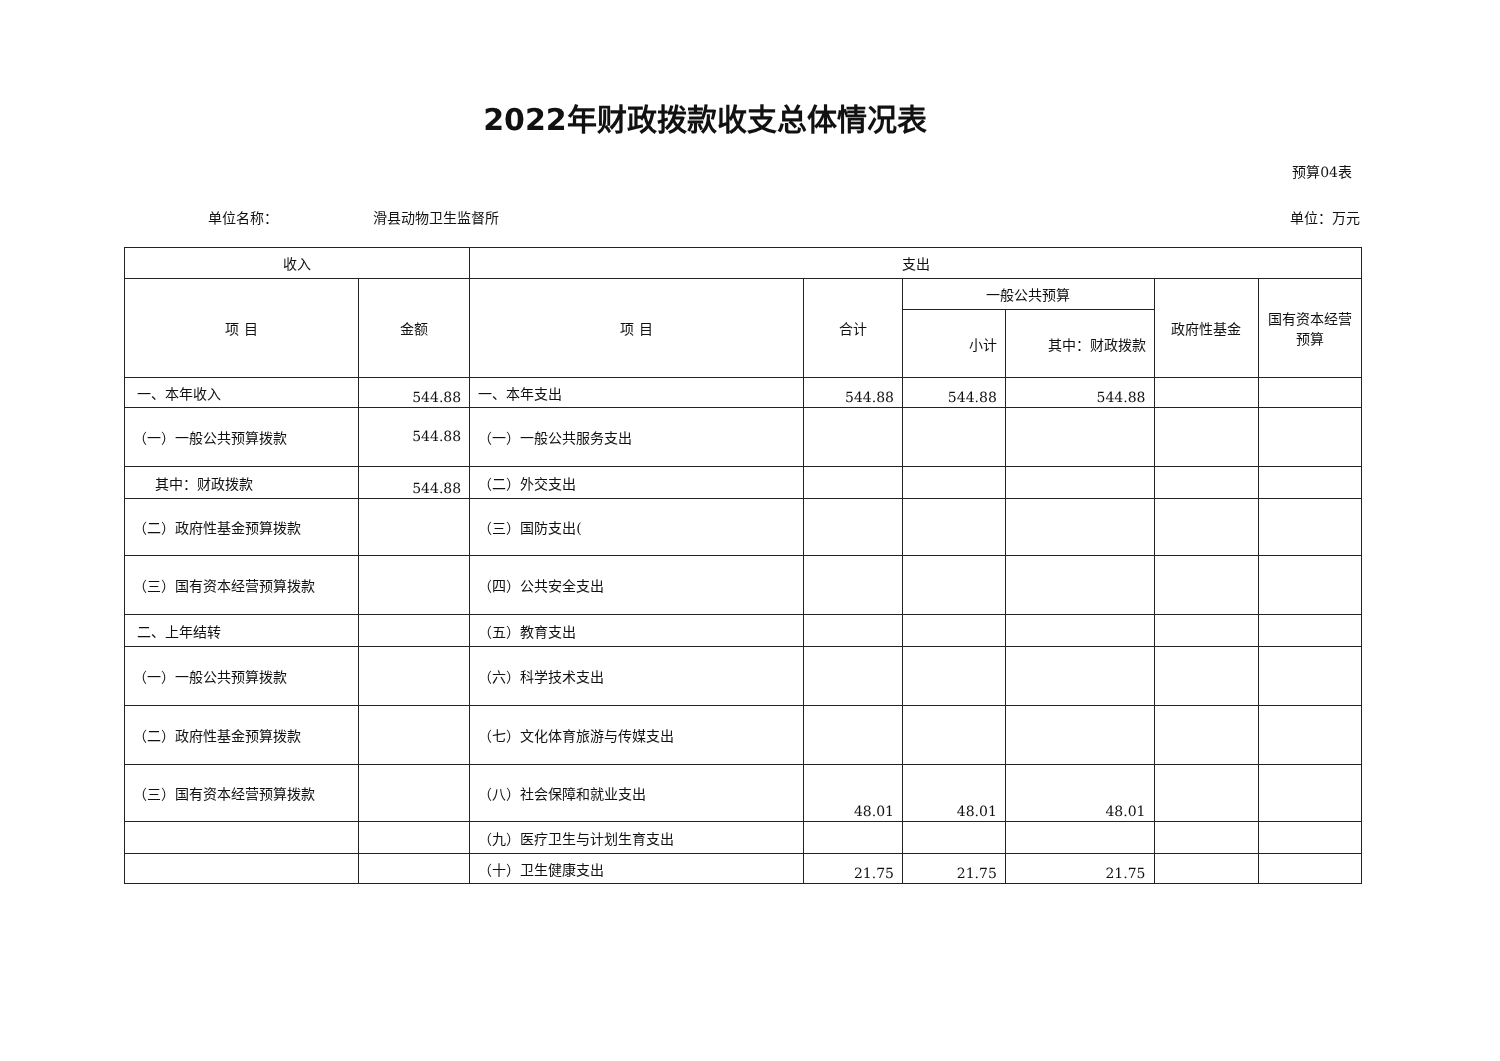2022年财政拨款收支总体情况表
预算04表
单位名称： 滑县动物卫生监督所 单位：万元
| 收入 | | 支出 | | | | | |
| --- | --- | --- | --- | --- | --- | --- | --- |
| 项 目 | 金额 | 项 目 | 合计 | 一般公共预算 | | 政府性基金 | 国有资本经营预算 |
| | | | | 小计 | 其中：财政拨款 | | |
| 一、本年收入 | 544.88 | 一、本年支出 | 544.88 | 544.88 | 544.88 | | |
| （一）一般公共预算拨款 | 544.88 | （一）一般公共服务支出 | | | | | |
| 其中：财政拨款 | 544.88 | （二）外交支出 | | | | | |
| （二）政府性基金预算拨款 | | （三）国防支出( | | | | | |
| （三）国有资本经营预算拨款 | | （四）公共安全支出 | | | | | |
| 二、上年结转 | | （五）教育支出 | | | | | |
| （一）一般公共预算拨款 | | （六）科学技术支出 | | | | | |
| （二）政府性基金预算拨款 | | （七）文化体育旅游与传媒支出 | | | | | |
| （三）国有资本经营预算拨款 | | （八）社会保障和就业支出 | 48.01 | 48.01 | 48.01 | | |
| | | （九）医疗卫生与计划生育支出 | | | | | |
| | | （十）卫生健康支出 | 21.75 | 21.75 | 21.75 | | |